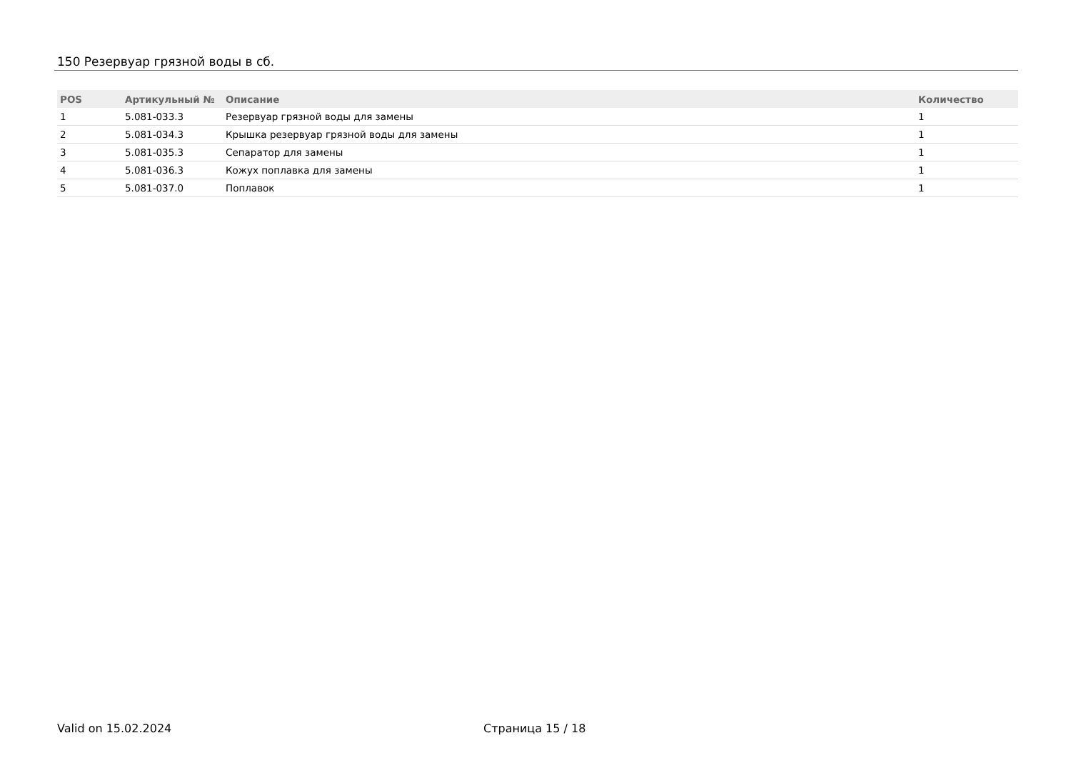150 Резервуар грязной воды в сб.
| POS | Артикульный № | Описание | Количество |
| --- | --- | --- | --- |
| 1 | 5.081-033.3 | Резервуар грязной воды для замены | 1 |
| 2 | 5.081-034.3 | Крышка резервуар грязной воды для замены | 1 |
| 3 | 5.081-035.3 | Сепаратор для замены | 1 |
| 4 | 5.081-036.3 | Кожух поплавка для замены | 1 |
| 5 | 5.081-037.0 | Поплавок | 1 |
Valid on 15.02.2024 Страница 15 / 18